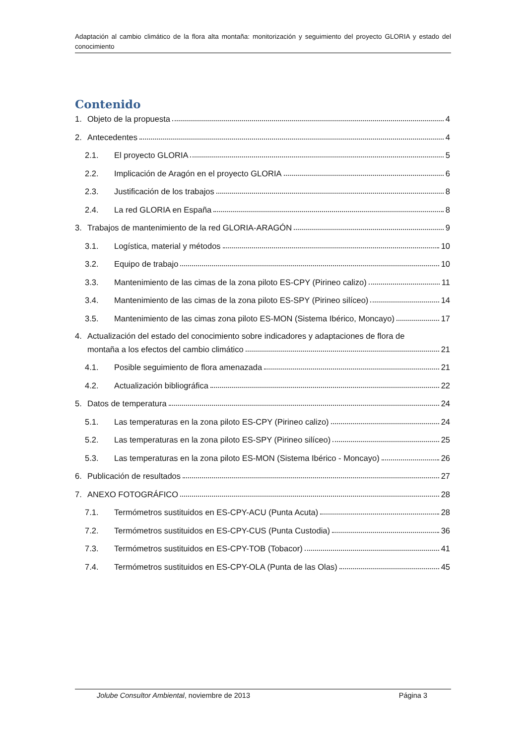Adaptación al cambio climático de la flora alta montaña: monitorización y seguimiento del proyecto GLORIA y estado del conocimiento
Contenido
1. Objeto de la propuesta 4
2. Antecedentes 4
2.1. El proyecto GLORIA 5
2.2. Implicación de Aragón en el proyecto GLORIA 6
2.3. Justificación de los trabajos 8
2.4. La red GLORIA en España 8
3. Trabajos de mantenimiento de la red GLORIA-ARAGÓN 9
3.1. Logística, material y métodos 10
3.2. Equipo de trabajo 10
3.3. Mantenimiento de las cimas de la zona piloto ES-CPY (Pirineo calizo) 11
3.4. Mantenimiento de las cimas de la zona piloto ES-SPY (Pirineo silíceo) 14
3.5. Mantenimiento de las cimas zona piloto ES-MON (Sistema Ibérico, Moncayo) 17
4. Actualización del estado del conocimiento sobre indicadores y adaptaciones de flora de
montaña a los efectos del cambio climático 21
4.1. Posible seguimiento de flora amenazada 21
4.2. Actualización bibliográfica 22
5. Datos de temperatura 24
5.1. Las temperaturas en la zona piloto ES-CPY (Pirineo calizo) 24
5.2. Las temperaturas en la zona piloto ES-SPY (Pirineo silíceo) 25
5.3. Las temperaturas en la zona piloto ES-MON (Sistema Ibérico - Moncayo) 26
6. Publicación de resultados 27
7. ANEXO FOTOGRÁFICO 28
7.1. Termómetros sustituidos en ES-CPY-ACU (Punta Acuta) 28
7.2. Termómetros sustituidos en ES-CPY-CUS (Punta Custodia) 36
7.3. Termómetros sustituidos en ES-CPY-TOB (Tobacor) 41
7.4. Termómetros sustituidos en ES-CPY-OLA (Punta de las Olas) 45
Jolube Consultor Ambiental, noviembre de 2013 Página 3